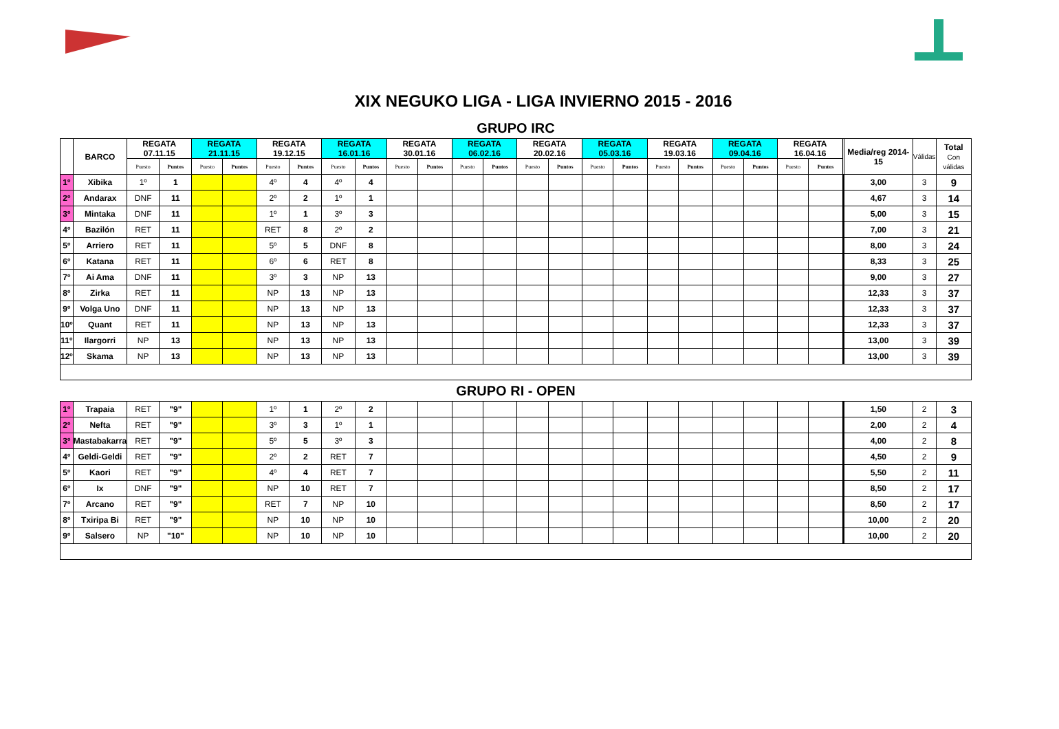XIX NEGUKO LIGA - LIGA INVIERNO 2015 - 2016
| GRUPO IRC | | | | | | | | | | | | | | | | | | | | | | | | | | | | |
| | BARCO | REGATA 07.11.15 | | REGATA 21.11.15 | | REGATA 19.12.15 | | REGATA 16.01.16 | | REGATA 30.01.16 | | REGATA 06.02.16 | | REGATA 20.02.16 | | REGATA 05.03.16 | | REGATA 19.03.16 | | REGATA 09.04.16 | | REGATA 16.04.16 | | | | Media/reg 2014-15 | Válidas | Total Con válidas |
| | | Puesto | Puntos | Puesto | Puntos | Puesto | Puntos | Puesto | Puntos | Puesto | Puntos | Puesto | Puntos | Puesto | Puntos | Puesto | Puntos | Puesto | Puntos | Puesto | Puntos | Puesto | Puntos | | | | | |
| 1º | Xibika | 1º | 1 | | | 4º | 4 | 4º | 4 | | | | | | | | | | | | | | | | | 3,00 | 3 | 9 |
| 2º | Andarax | DNF | 11 | | | 2º | 2 | 1º | 1 | | | | | | | | | | | | | | | | | 4,67 | 3 | 14 |
| 3º | Mintaka | DNF | 11 | | | 1º | 1 | 3º | 3 | | | | | | | | | | | | | | | | | 5,00 | 3 | 15 |
| 4º | Bazilón | RET | 11 | | | RET | 8 | 2º | 2 | | | | | | | | | | | | | | | | | 7,00 | 3 | 21 |
| 5º | Arriero | RET | 11 | | | 5º | 5 | DNF | 8 | | | | | | | | | | | | | | | | | 8,00 | 3 | 24 |
| 6º | Katana | RET | 11 | | | 6º | 6 | RET | 8 | | | | | | | | | | | | | | | | | 8,33 | 3 | 25 |
| 7º | Ai Ama | DNF | 11 | | | 3º | 3 | NP | 13 | | | | | | | | | | | | | | | | | 9,00 | 3 | 27 |
| 8º | Zirka | RET | 11 | | | NP | 13 | NP | 13 | | | | | | | | | | | | | | | | | 12,33 | 3 | 37 |
| 9º | Volga Uno | DNF | 11 | | | NP | 13 | NP | 13 | | | | | | | | | | | | | | | | | 12,33 | 3 | 37 |
| 10º | Quant | RET | 11 | | | NP | 13 | NP | 13 | | | | | | | | | | | | | | | | | 12,33 | 3 | 37 |
| 11º | Ilargorri | NP | 13 | | | NP | 13 | NP | 13 | | | | | | | | | | | | | | | | | 13,00 | 3 | 39 |
| 12º | Skama | NP | 13 | | | NP | 13 | NP | 13 | | | | | | | | | | | | | | | | | 13,00 | 3 | 39 |
| GRUPO RI - OPEN | | | | | | | | | | | | | | | | | | | | | | | | | | | | |
| 1º | Trapaia | RET | "9" | | | 1º | 1 | 2º | 2 | | | | | | | | | | | | | | | | | 1,50 | 2 | 3 |
| 2º | Nefta | RET | "9" | | | 3º | 3 | 1º | 1 | | | | | | | | | | | | | | | | | 2,00 | 2 | 4 |
| 3º | Mastabakarra | RET | "9" | | | 5º | 5 | 3º | 3 | | | | | | | | | | | | | | | | | 4,00 | 2 | 8 |
| 4º | Geldi-Geldi | RET | "9" | | | 2º | 2 | RET | 7 | | | | | | | | | | | | | | | | | 4,50 | 2 | 9 |
| 5º | Kaori | RET | "9" | | | 4º | 4 | RET | 7 | | | | | | | | | | | | | | | | | 5,50 | 2 | 11 |
| 6º | Ix | DNF | "9" | | | NP | 10 | RET | 7 | | | | | | | | | | | | | | | | | 8,50 | 2 | 17 |
| 7º | Arcano | RET | "9" | | | RET | 7 | NP | 10 | | | | | | | | | | | | | | | | | 8,50 | 2 | 17 |
| 8º | Txiripa Bi | RET | "9" | | | NP | 10 | NP | 10 | | | | | | | | | | | | | | | | | 10,00 | 2 | 20 |
| 9º | Salsero | NP | "10" | | | NP | 10 | NP | 10 | | | | | | | | | | | | | | | | | 10,00 | 2 | 20 |